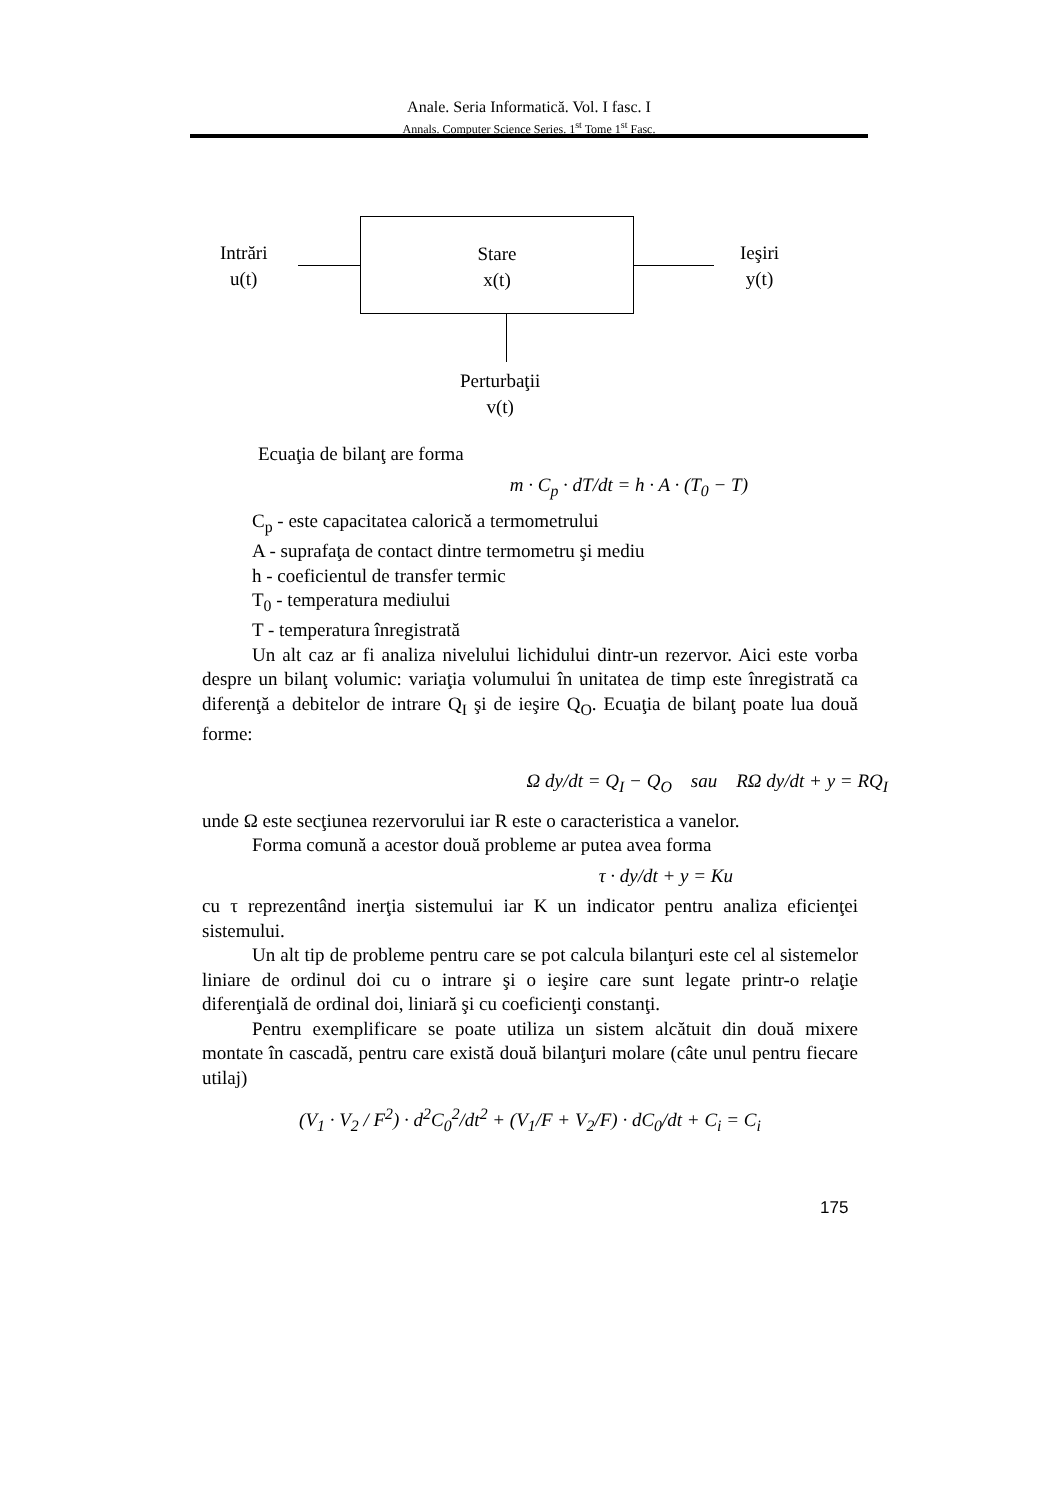Anale. Seria Informatică. Vol. I fasc. I
Annals. Computer Science Series. 1<sup>st</sup> Tome 1<sup>st</sup> Fasc.
Intrări
u(t)
Stare
x(t)
Ieşiri
y(t)
Perturbaţii
v(t)
Ecuaţia de bilanţ are forma
m · C<sub>p</sub> · dT/dt = h · A · (T<sub>0</sub> − T)
C<sub>p</sub> - este capacitatea calorică a termometrului
A - suprafaţa de contact dintre termometru şi mediu
h - coeficientul de transfer termic
T<sub>0</sub> - temperatura mediului
T - temperatura înregistrată
Un alt caz ar fi analiza nivelului lichidului dintr-un rezervor. Aici este vorba despre un bilanţ volumic: variaţia volumului în unitatea de timp este înregistrată ca diferenţă a debitelor de intrare Q<sub>I</sub> şi de ieşire Q<sub>O</sub>. Ecuaţia de bilanţ poate lua două forme:
Ω dy/dt = Q<sub>I</sub> − Q<sub>O</sub> sau RΩ dy/dt + y = RQ<sub>I</sub>
unde Ω este secţiunea rezervorului iar R este o caracteristica a vanelor.
Forma comună a acestor două probleme ar putea avea forma
τ · dy/dt + y = Ku
cu τ reprezentând inerţia sistemului iar K un indicator pentru analiza eficienţei sistemului.
Un alt tip de probleme pentru care se pot calcula bilanţuri este cel al sistemelor liniare de ordinul doi cu o intrare şi o ieşire care sunt legate printr-o relaţie diferenţială de ordinal doi, liniară şi cu coeficienţi constanţi.
Pentru exemplificare se poate utiliza un sistem alcătuit din două mixere montate în cascadă, pentru care există două bilanţuri molare (câte unul pentru fiecare utilaj)
(V<sub>1</sub> · V<sub>2</sub> / F<sup>2</sup>) · d<sup>2</sup>C<sub>0</sub><sup>2</sup>/dt<sup>2</sup> + (V<sub>1</sub>/F + V<sub>2</sub>/F) · dC<sub>0</sub>/dt + C<sub>i</sub> = C<sub>i</sub>
175